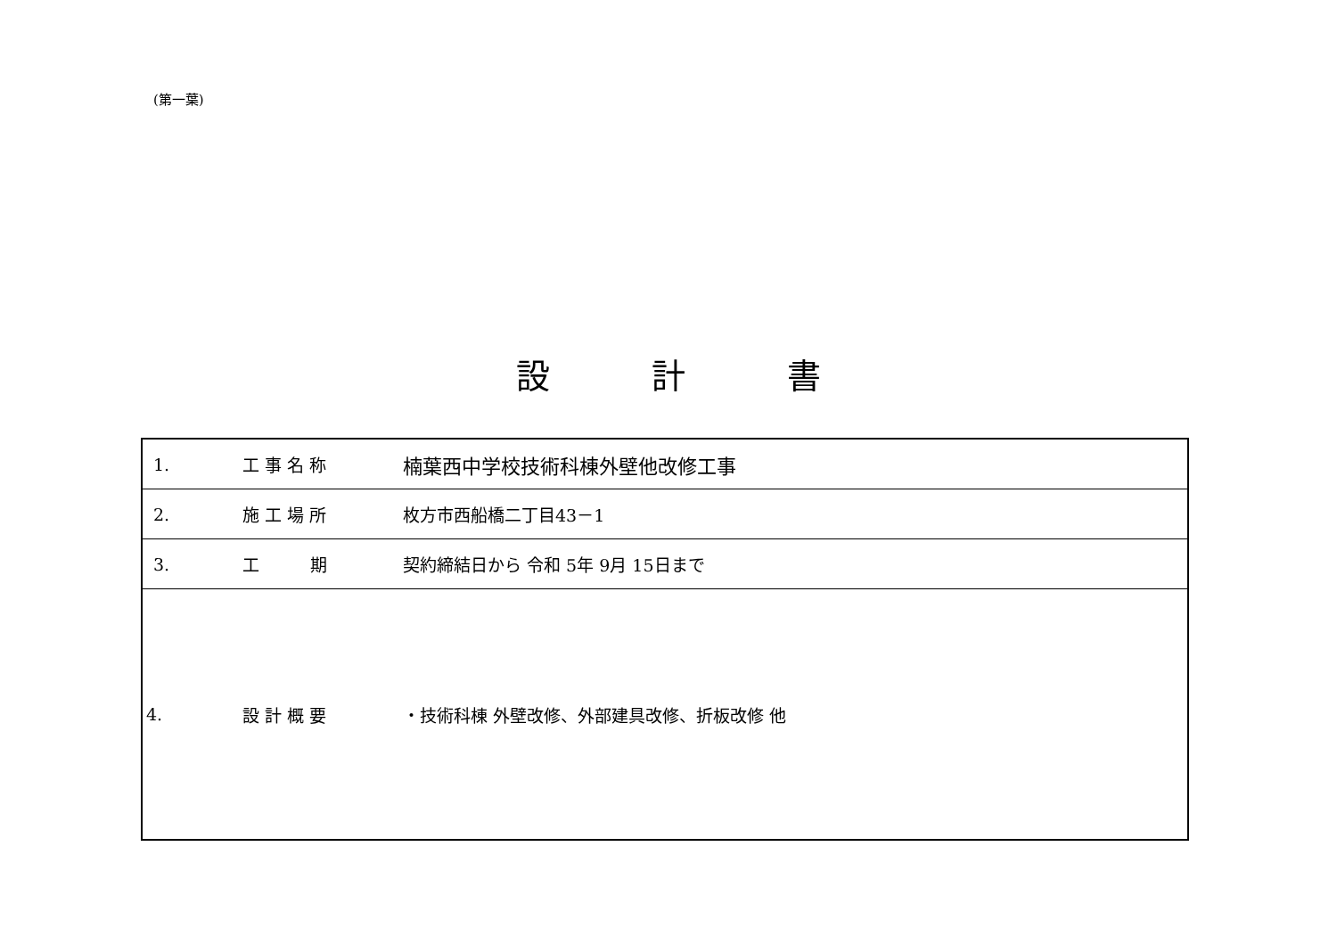(第一葉)
設　　　計　　　書
| 1. | 工 事 名 称 | 楠葉西中学校技術科棟外壁他改修工事 |
| 2. | 施 工 場 所 | 枚方市西船橋二丁目43－1 |
| 3. | 工 期 | 契約締結日から 令和 5年 9月 15日まで |
| 4. | 設 計 概 要 | ・技術科棟 外壁改修、外部建具改修、折板改修 他 |